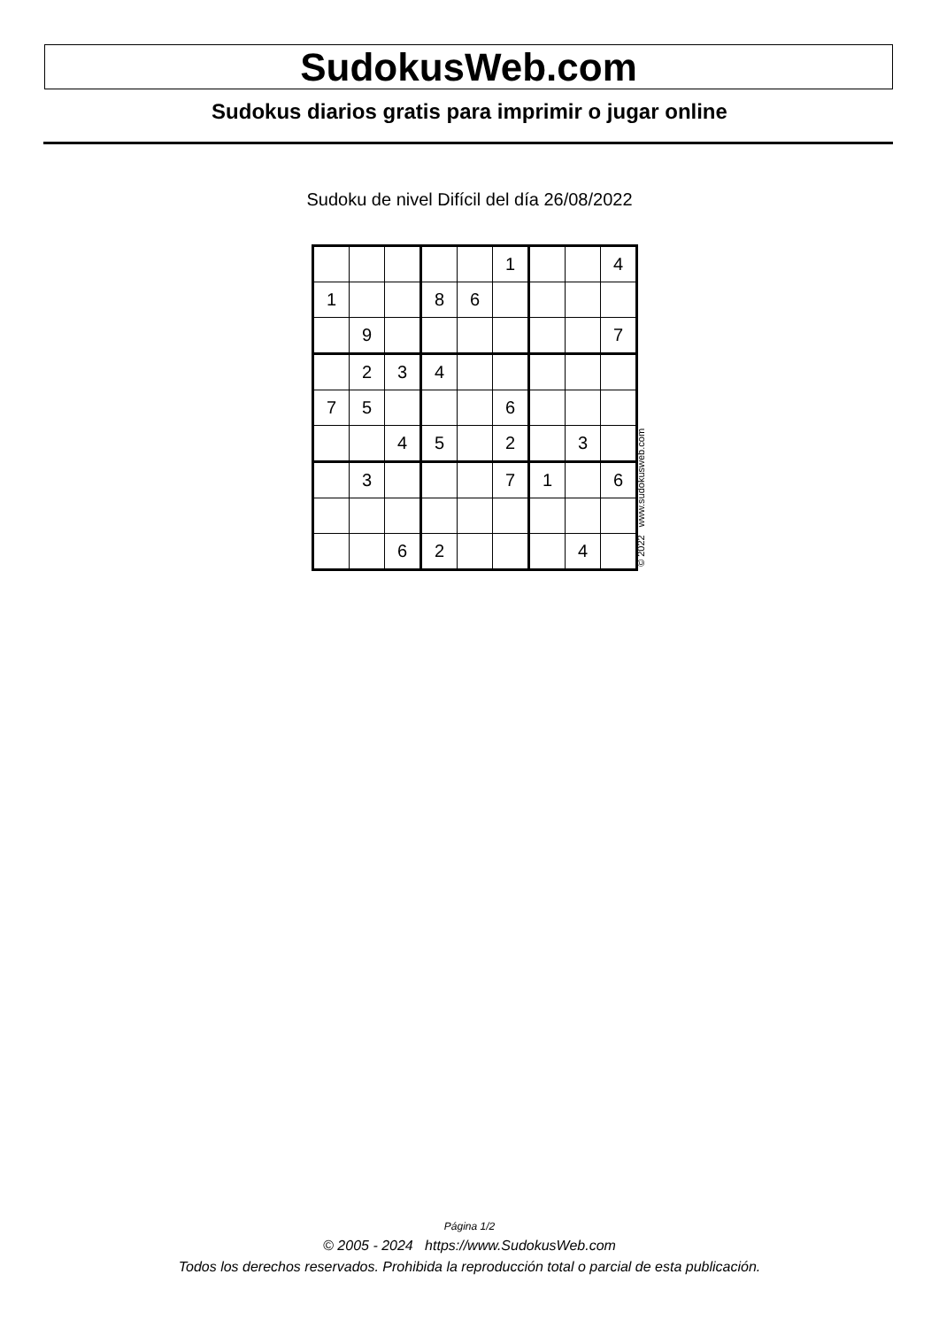SudokusWeb.com
Sudokus diarios gratis para imprimir o jugar online
Sudoku de nivel Difícil del día 26/08/2022
| | | | | | 1 | | | 4 |
| 1 | | | 8 | 6 | | | | |
| | 9 | | | | | | | 7 |
| | 2 | 3 | 4 | | | | | |
| 7 | 5 | | | | 6 | | | |
| | | 4 | 5 | | 2 | | 3 | |
| | 3 | | | | 7 | 1 | | 6 |
| | | 6 | 2 | | | | 4 | |
© 2022 www.sudokusweb.com
Página 1/2
© 2005 - 2024 https://www.SudokusWeb.com
Todos los derechos reservados. Prohibida la reproducción total o parcial de esta publicación.